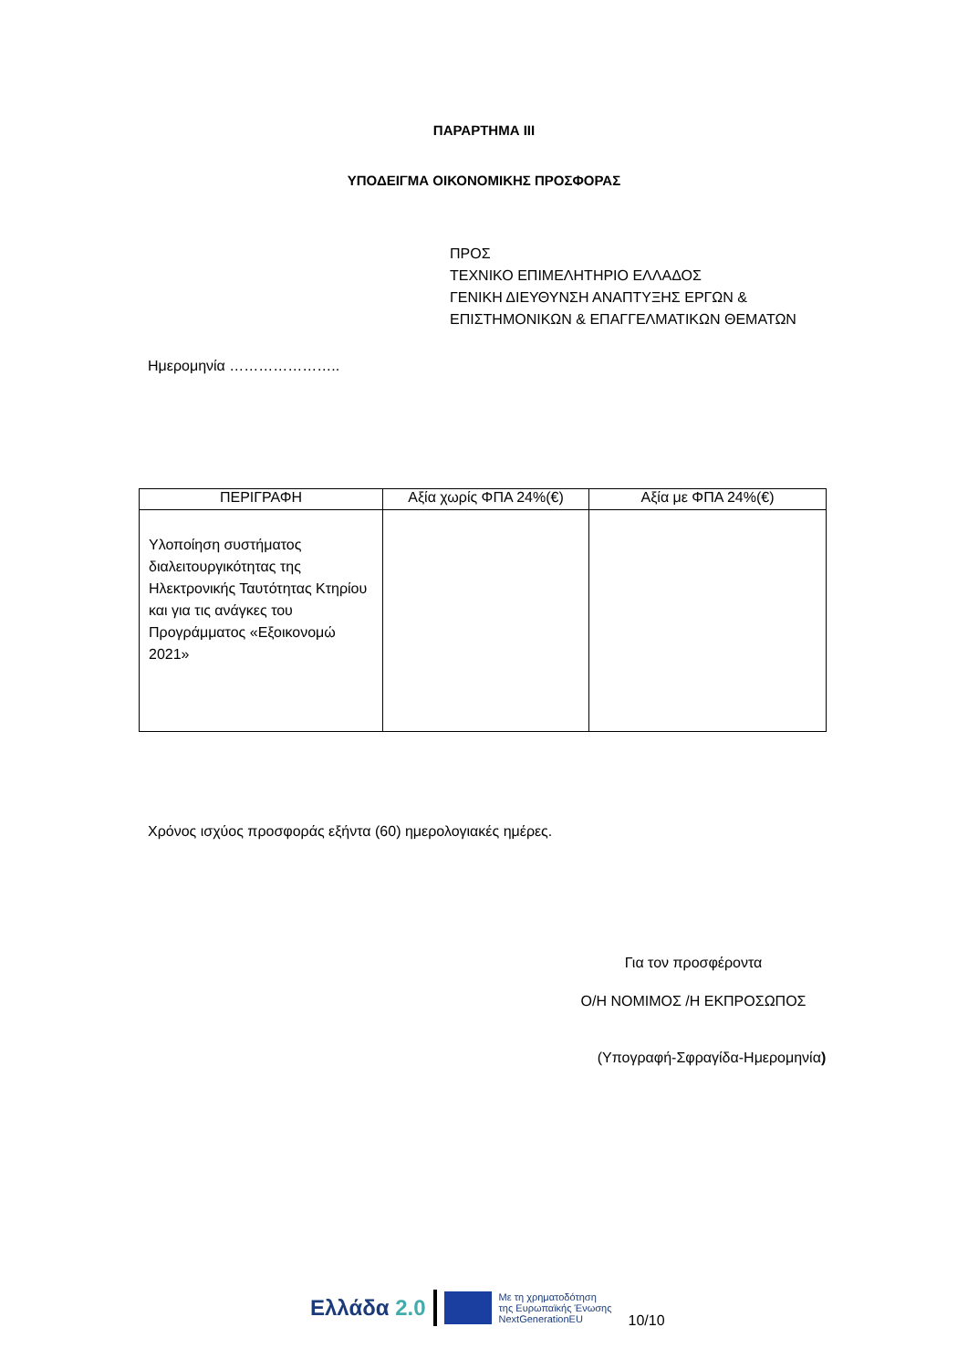ΠΑΡΑΡΤΗΜΑ ΙΙΙ
ΥΠΟΔΕΙΓΜΑ ΟΙΚΟΝΟΜΙΚΗΣ ΠΡΟΣΦΟΡΑΣ
ΠΡΟΣ
ΤΕΧΝΙΚΟ ΕΠΙΜΕΛΗΤΗΡΙΟ ΕΛΛΑΔΟΣ
ΓΕΝΙΚΗ ΔΙΕΥΘΥΝΣΗ ΑΝΑΠΤΥΞΗΣ ΕΡΓΩΝ &
ΕΠΙΣΤΗΜΟΝΙΚΩΝ & ΕΠΑΓΓΕΛΜΑΤΙΚΩΝ ΘΕΜΑΤΩΝ
Ημερομηνία …………………..
| ΠΕΡΙΓΡΑΦΗ | Αξία χωρίς ΦΠΑ 24%(€) | Αξία με ΦΠΑ 24%(€) |
| --- | --- | --- |
| Υλοποίηση συστήματος διαλειτουργικότητας της Ηλεκτρονικής Ταυτότητας Κτηρίου και για τις ανάγκες του Προγράμματος «Εξοικονομώ 2021» | | |
Χρόνος ισχύος προσφοράς εξήντα (60) ημερολογιακές ημέρες.
Για τον προσφέροντα
Ο/Η ΝΟΜΙΜΟΣ /Η ΕΚΠΡΟΣΩΠΟΣ
(Υπογραφή-Σφραγίδα-Ημερομηνία)
Ελλάδα 2.0 Με τη χρηματοδότηση
της Ευρωπαϊκής Ένωσης
NextGenerationEU 10/10